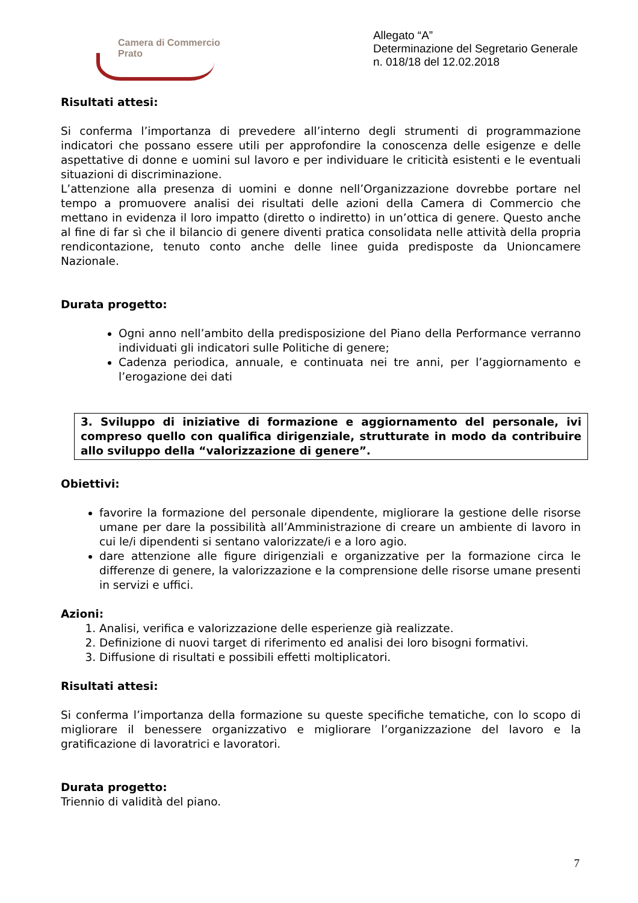Camera di Commercio
Prato
Allegato “A”
Determinazione del Segretario Generale
n. 018/18 del 12.02.2018
Risultati attesi:
Si conferma l’importanza di prevedere all’interno degli strumenti di programmazione indicatori che possano essere utili per approfondire la conoscenza delle esigenze e delle aspettative di donne e uomini sul lavoro e per individuare le criticità esistenti e le eventuali situazioni di discriminazione.
L’attenzione alla presenza di uomini e donne nell’Organizzazione dovrebbe portare nel tempo a promuovere analisi dei risultati delle azioni della Camera di Commercio che mettano in evidenza il loro impatto (diretto o indiretto) in un’ottica di genere. Questo anche al fine di far sì che il bilancio di genere diventi pratica consolidata nelle attività della propria rendicontazione, tenuto conto anche delle linee guida predisposte da Unioncamere Nazionale.
Durata progetto:
Ogni anno nell’ambito della predisposizione del Piano della Performance verranno individuati gli indicatori sulle Politiche di genere;
Cadenza periodica, annuale, e continuata nei tre anni, per l’aggiornamento e l’erogazione dei dati
3. Sviluppo di iniziative di formazione e aggiornamento del personale, ivi compreso quello con qualifica dirigenziale, strutturate in modo da contribuire allo sviluppo della “valorizzazione di genere”.
Obiettivi:
favorire la formazione del personale dipendente, migliorare la gestione delle risorse umane per dare la possibilità all’Amministrazione di creare un ambiente di lavoro in cui le/i dipendenti si sentano valorizzate/i e a loro agio.
dare attenzione alle figure dirigenziali e organizzative per la formazione circa le differenze di genere, la valorizzazione e la comprensione delle risorse umane presenti in servizi e uffici.
Azioni:
1. Analisi, verifica e valorizzazione delle esperienze già realizzate.
2. Definizione di nuovi target di riferimento ed analisi dei loro bisogni formativi.
3. Diffusione di risultati e possibili effetti moltiplicatori.
Risultati attesi:
Si conferma l’importanza della formazione su queste specifiche tematiche, con lo scopo di migliorare il benessere organizzativo e migliorare l’organizzazione del lavoro e la gratificazione di lavoratrici e lavoratori.
Durata progetto:
Triennio di validità del piano.
7